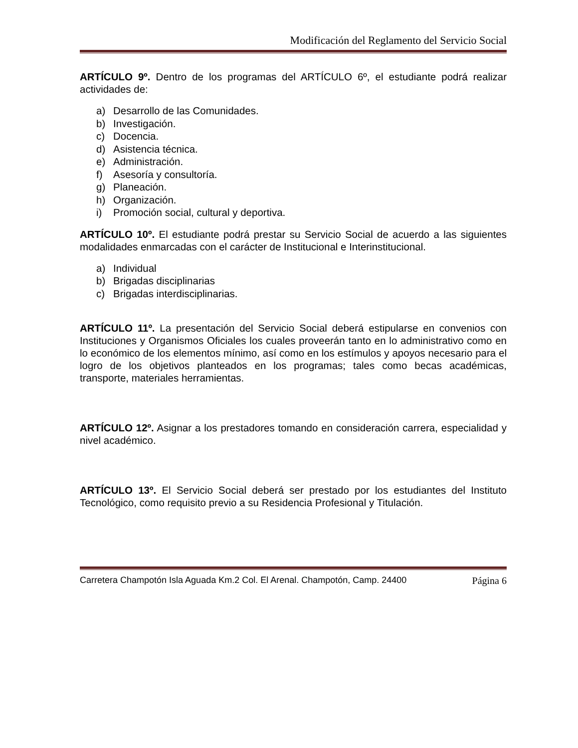Modificación del Reglamento del Servicio Social
ARTÍCULO 9º. Dentro de los programas del ARTÍCULO 6º, el estudiante podrá realizar actividades de:
a) Desarrollo de las Comunidades.
b) Investigación.
c) Docencia.
d) Asistencia técnica.
e) Administración.
f) Asesoría y consultoría.
g) Planeación.
h) Organización.
i) Promoción social, cultural y deportiva.
ARTÍCULO 10º. El estudiante podrá prestar su Servicio Social de acuerdo a las siguientes modalidades enmarcadas con el carácter de Institucional e Interinstitucional.
a) Individual
b) Brigadas disciplinarias
c) Brigadas interdisciplinarias.
ARTÍCULO 11º. La presentación del Servicio Social deberá estipularse en convenios con Instituciones y Organismos Oficiales los cuales proveerán tanto en lo administrativo como en lo económico de los elementos mínimo, así como en los estímulos y apoyos necesario para el logro de los objetivos planteados en los programas; tales como becas académicas, transporte, materiales herramientas.
ARTÍCULO 12º. Asignar a los prestadores tomando en consideración carrera, especialidad y nivel académico.
ARTÍCULO 13º. El Servicio Social deberá ser prestado por los estudiantes del Instituto Tecnológico, como requisito previo a su Residencia Profesional y Titulación.
Carretera Champotón Isla Aguada Km.2 Col. El Arenal. Champotón, Camp. 24400 Página 6